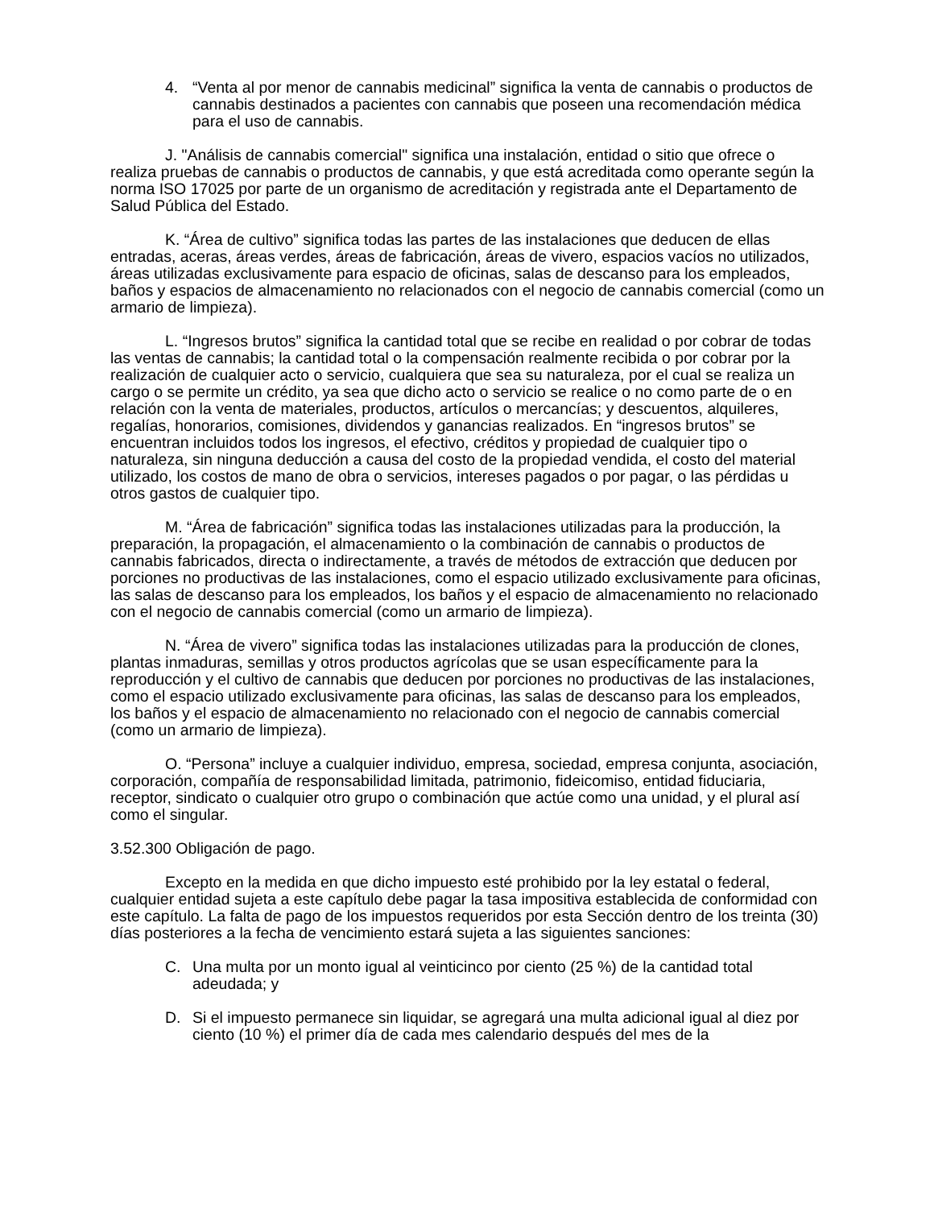4. “Venta al por menor de cannabis medicinal” significa la venta de cannabis o productos de cannabis destinados a pacientes con cannabis que poseen una recomendación médica para el uso de cannabis.
J. "Análisis de cannabis comercial" significa una instalación, entidad o sitio que ofrece o realiza pruebas de cannabis o productos de cannabis, y que está acreditada como operante según la norma ISO 17025 por parte de un organismo de acreditación y registrada ante el Departamento de Salud Pública del Estado.
K. “Área de cultivo” significa todas las partes de las instalaciones que deducen de ellas entradas, aceras, áreas verdes, áreas de fabricación, áreas de vivero, espacios vacíos no utilizados, áreas utilizadas exclusivamente para espacio de oficinas, salas de descanso para los empleados, baños y espacios de almacenamiento no relacionados con el negocio de cannabis comercial (como un armario de limpieza).
L. “Ingresos brutos” significa la cantidad total que se recibe en realidad o por cobrar de todas las ventas de cannabis; la cantidad total o la compensación realmente recibida o por cobrar por la realización de cualquier acto o servicio, cualquiera que sea su naturaleza, por el cual se realiza un cargo o se permite un crédito, ya sea que dicho acto o servicio se realice o no como parte de o en relación con la venta de materiales, productos, artículos o mercancías; y descuentos, alquileres, regalías, honorarios, comisiones, dividendos y ganancias realizados. En “ingresos brutos” se encuentran incluidos todos los ingresos, el efectivo, créditos y propiedad de cualquier tipo o naturaleza, sin ninguna deducción a causa del costo de la propiedad vendida, el costo del material utilizado, los costos de mano de obra o servicios, intereses pagados o por pagar, o las pérdidas u otros gastos de cualquier tipo.
M. “Área de fabricación” significa todas las instalaciones utilizadas para la producción, la preparación, la propagación, el almacenamiento o la combinación de cannabis o productos de cannabis fabricados, directa o indirectamente, a través de métodos de extracción que deducen por porciones no productivas de las instalaciones, como el espacio utilizado exclusivamente para oficinas, las salas de descanso para los empleados, los baños y el espacio de almacenamiento no relacionado con el negocio de cannabis comercial (como un armario de limpieza).
N. “Área de vivero” significa todas las instalaciones utilizadas para la producción de clones, plantas inmaduras, semillas y otros productos agrícolas que se usan específicamente para la reproducción y el cultivo de cannabis que deducen por porciones no productivas de las instalaciones, como el espacio utilizado exclusivamente para oficinas, las salas de descanso para los empleados, los baños y el espacio de almacenamiento no relacionado con el negocio de cannabis comercial (como un armario de limpieza).
O. “Persona” incluye a cualquier individuo, empresa, sociedad, empresa conjunta, asociación, corporación, compañía de responsabilidad limitada, patrimonio, fideicomiso, entidad fiduciaria, receptor, sindicato o cualquier otro grupo o combinación que actúe como una unidad, y el plural así como el singular.
3.52.300 Obligación de pago.
Excepto en la medida en que dicho impuesto esté prohibido por la ley estatal o federal, cualquier entidad sujeta a este capítulo debe pagar la tasa impositiva establecida de conformidad con este capítulo. La falta de pago de los impuestos requeridos por esta Sección dentro de los treinta (30) días posteriores a la fecha de vencimiento estará sujeta a las siguientes sanciones:
C. Una multa por un monto igual al veinticinco por ciento (25 %) de la cantidad total adeudada; y
D. Si el impuesto permanece sin liquidar, se agregará una multa adicional igual al diez por ciento (10 %) el primer día de cada mes calendario después del mes de la